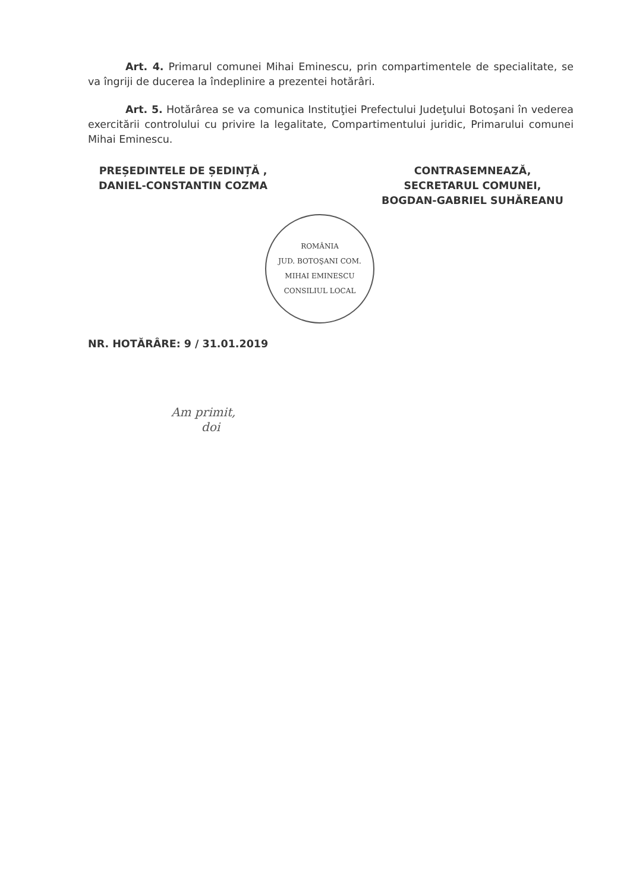Art. 4. Primarul comunei Mihai Eminescu, prin compartimentele de specialitate, se va îngriji de ducerea la îndeplinire a prezentei hotărâri.
Art. 5. Hotărârea se va comunica Instituţiei Prefectului Judeţului Botoşani în vederea exercitării controlului cu privire la legalitate, Compartimentului juridic, Primarului comunei Mihai Eminescu.
PREȘEDINTELE DE ȘEDINȚĂ ,
DANIEL-CONSTANTIN COZMA
CONTRASEMNEAZĂ,
SECRETARUL COMUNEI,
BOGDAN-GABRIEL SUHĂREANU
ROMÂNIA
JUD. BOTOŞANI COM. MIHAI EMINESCU
CONSILIUL LOCAL
NR. HOTĂRÂRE: 9 / 31.01.2019
Am primit,
doi